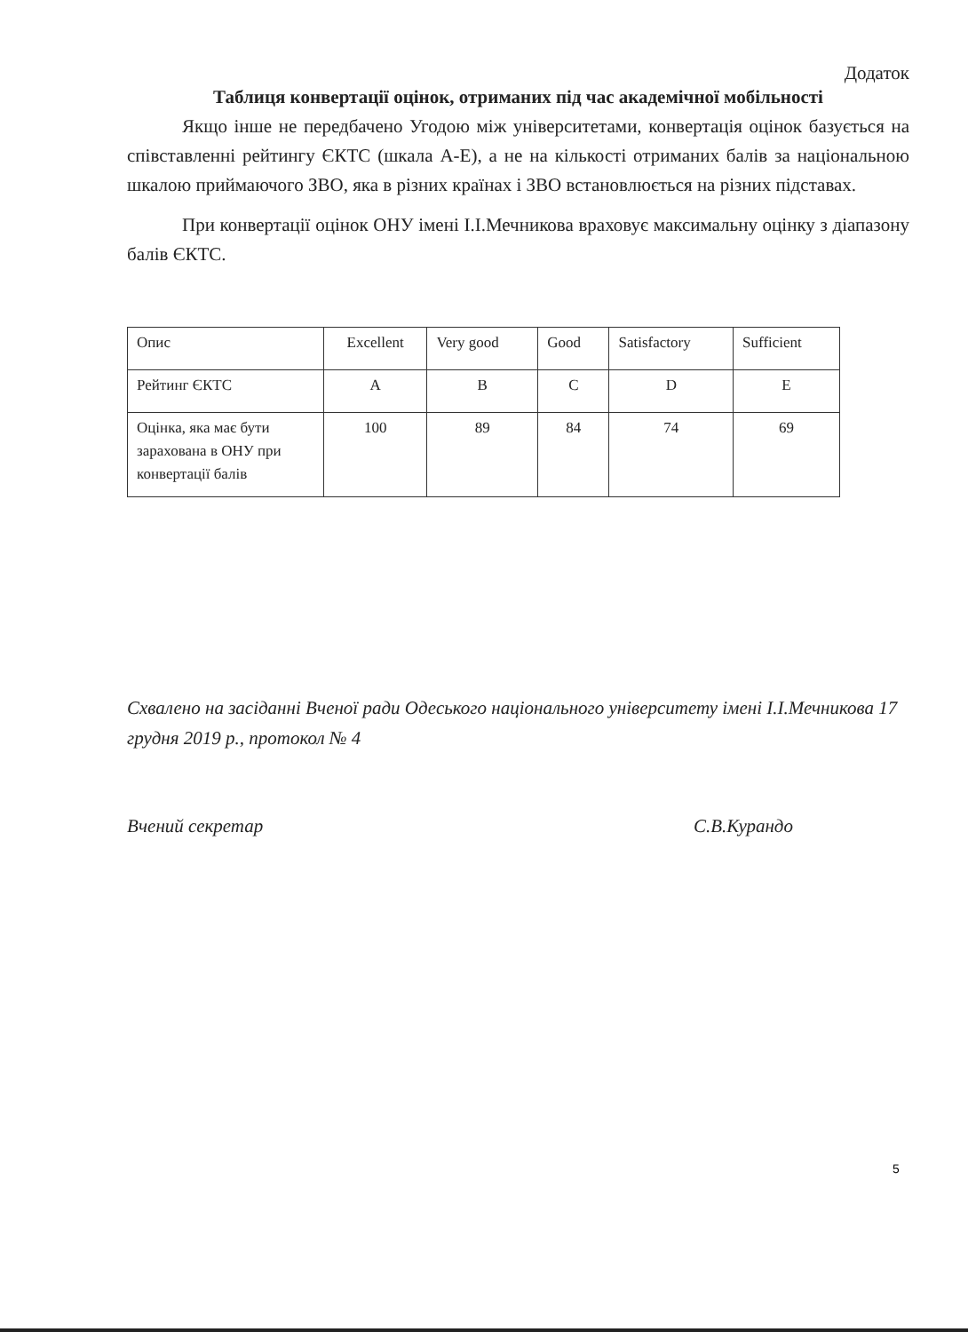Додаток
Таблиця конвертації оцінок, отриманих під час академічної мобільності
Якщо інше не передбачено Угодою між університетами, конвертація оцінок базується на співставленні рейтингу ЄКТС (шкала А-Е), а не на кількості отриманих балів за національною шкалою приймаючого ЗВО, яка в різних країнах і ЗВО встановлюється на різних підставах.
При конвертації оцінок ОНУ імені І.І.Мечникова враховує максимальну оцінку з діапазону балів ЄКТС.
| Опис | Excellent | Very good | Good | Satisfactory | Sufficient |
| Рейтинг ЄКТС | A | B | C | D | E |
| Оцінка, яка має бути зарахована в ОНУ при конвертації балів | 100 | 89 | 84 | 74 | 69 |
Схвалено на засіданні Вченої ради Одеського національного університету імені І.І.Мечникова 17 грудня 2019 р., протокол № 4
Вчений секретар С.В.Курандо
5